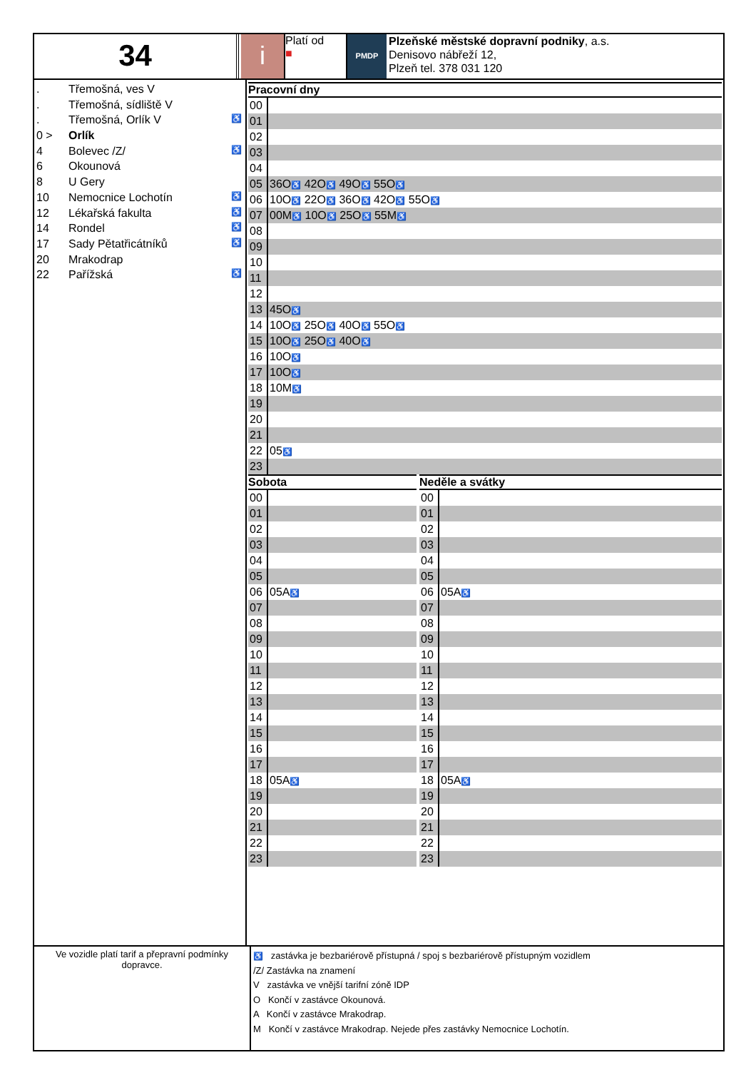34
i
Platí od
■
PMDP
Plzeňské městské dopravní podniky, a.s.
Denisovo nábřeží 12,
Plzeň tel. 378 031 120
. Třemošná, ves V
. Třemošná, sídliště V
. Třemošná, Orlík V ♿
0 > Orlík
4 Bolevec /Z/ ♿
6 Okounová
8 U Gery
10 Nemocnice Lochotín ♿
12 Lékařská fakulta ♿
14 Rondel ♿
17 Sady Pětatřicátníků ♿
20 Mrakodrap
22 Pařížská ♿
Pracovní dny
| 00 | |
| 01 | |
| 02 | |
| 03 | |
| 04 | |
| 05 | 36O ♿ 42O ♿ 49O ♿ 55O ♿ |
| 06 | 10O ♿ 22O ♿ 36O ♿ 42O ♿ 55O ♿ |
| 07 | 00M ♿ 10O ♿ 25O ♿ 55M ♿ |
| 08 | |
| 09 | |
| 10 | |
| 11 | |
| 12 | |
| 13 | 45O ♿ |
| 14 | 10O ♿ 25O ♿ 40O ♿ 55O ♿ |
| 15 | 10O ♿ 25O ♿ 40O ♿ |
| 16 | 10O ♿ |
| 17 | 10O ♿ |
| 18 | 10M ♿ |
| 19 | |
| 20 | |
| 21 | |
| 22 | 05 ♿ |
| 23 | |
Sobota
| 00 | |
| 01 | |
| 02 | |
| 03 | |
| 04 | |
| 05 | |
| 06 | 05A ♿ |
| 07 | |
| 08 | |
| 09 | |
| 10 | |
| 11 | |
| 12 | |
| 13 | |
| 14 | |
| 15 | |
| 16 | |
| 17 | |
| 18 | 05A ♿ |
| 19 | |
| 20 | |
| 21 | |
| 22 | |
| 23 | |
Neděle a svátky
| 00 | |
| 01 | |
| 02 | |
| 03 | |
| 04 | |
| 05 | |
| 06 | 05A ♿ |
| 07 | |
| 08 | |
| 09 | |
| 10 | |
| 11 | |
| 12 | |
| 13 | |
| 14 | |
| 15 | |
| 16 | |
| 17 | |
| 18 | 05A ♿ |
| 19 | |
| 20 | |
| 21 | |
| 22 | |
| 23 | |
Ve vozidle platí tarif a přepravní podmínky dopravce.
♿ zastávka je bezbariérově přístupná / spoj s bezbariérově přístupným vozidlem
/Z/ Zastávka na znamení
V zastávka ve vnější tarifní zóně IDP
O Končí v zastávce Okounová.
A Končí v zastávce Mrakodrap.
M Končí v zastávce Mrakodrap. Nejede přes zastávky Nemocnice Lochotín.